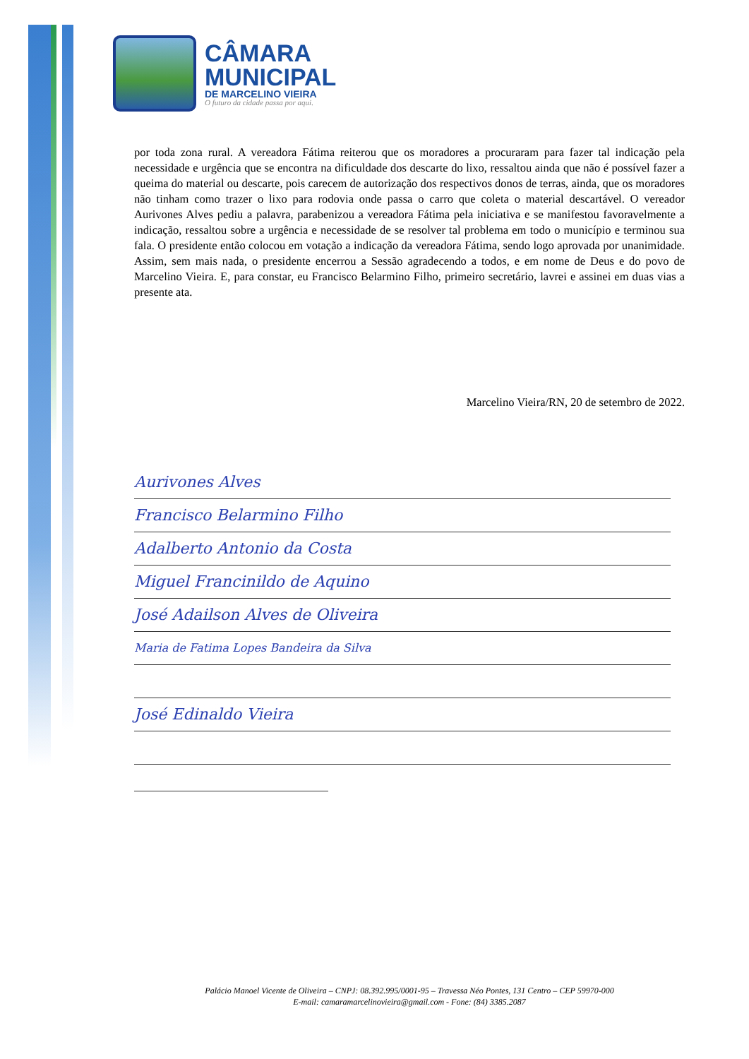CÂMARA
MUNICIPAL
DE MARCELINO VIEIRA
O futuro da cidade passa por aqui.
por toda zona rural. A vereadora Fátima reiterou que os moradores a procuraram para fazer tal indicação pela necessidade e urgência que se encontra na dificuldade dos descarte do lixo, ressaltou ainda que não é possível fazer a queima do material ou descarte, pois carecem de autorização dos respectivos donos de terras, ainda, que os moradores não tinham como trazer o lixo para rodovia onde passa o carro que coleta o material descartável. O vereador Aurivones Alves pediu a palavra, parabenizou a vereadora Fátima pela iniciativa e se manifestou favoravelmente a indicação, ressaltou sobre a urgência e necessidade de se resolver tal problema em todo o município e terminou sua fala. O presidente então colocou em votação a indicação da vereadora Fátima, sendo logo aprovada por unanimidade. Assim, sem mais nada, o presidente encerrou a Sessão agradecendo a todos, e em nome de Deus e do povo de Marcelino Vieira. E, para constar, eu Francisco Belarmino Filho, primeiro secretário, lavrei e assinei em duas vias a presente ata.
Marcelino Vieira/RN, 20 de setembro de 2022.
Aurivones Alves
Francisco Belarmino Filho
Adalberto Antonio da Costa
Miguel Francinildo de Aquino
José Adailson Alves de Oliveira
Maria de Fatima Lopes Bandeira da Silva
José Edinaldo Vieira
Palácio Manoel Vicente de Oliveira – CNPJ: 08.392.995/0001-95 – Travessa Néo Pontes, 131 Centro – CEP 59970-000
E-mail: camaramarcelinovieira@gmail.com - Fone: (84) 3385.2087